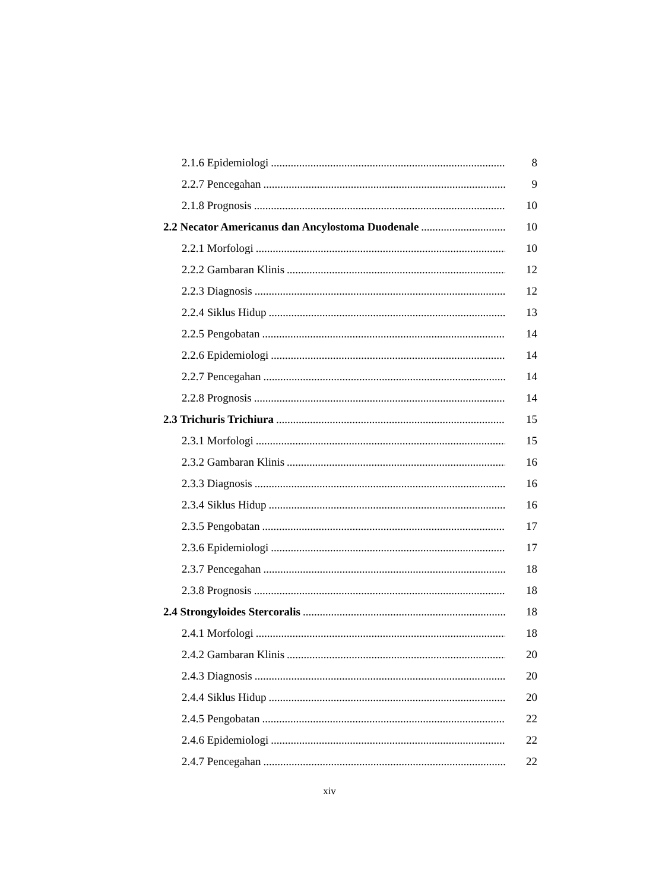2.1.6 Epidemiologi 8
2.2.7 Pencegahan 9
2.1.8 Prognosis 10
2.2 Necator Americanus dan Ancylostoma Duodenale 10
2.2.1 Morfologi 10
2.2.2 Gambaran Klinis 12
2.2.3 Diagnosis 12
2.2.4 Siklus Hidup 13
2.2.5 Pengobatan 14
2.2.6 Epidemiologi 14
2.2.7 Pencegahan 14
2.2.8 Prognosis 14
2.3 Trichuris Trichiura 15
2.3.1 Morfologi 15
2.3.2 Gambaran Klinis 16
2.3.3 Diagnosis 16
2.3.4 Siklus Hidup 16
2.3.5 Pengobatan 17
2.3.6 Epidemiologi 17
2.3.7 Pencegahan 18
2.3.8 Prognosis 18
2.4 Strongyloides Stercoralis 18
2.4.1 Morfologi 18
2.4.2 Gambaran Klinis 20
2.4.3 Diagnosis 20
2.4.4 Siklus Hidup 20
2.4.5 Pengobatan 22
2.4.6 Epidemiologi 22
2.4.7 Pencegahan 22
xiv